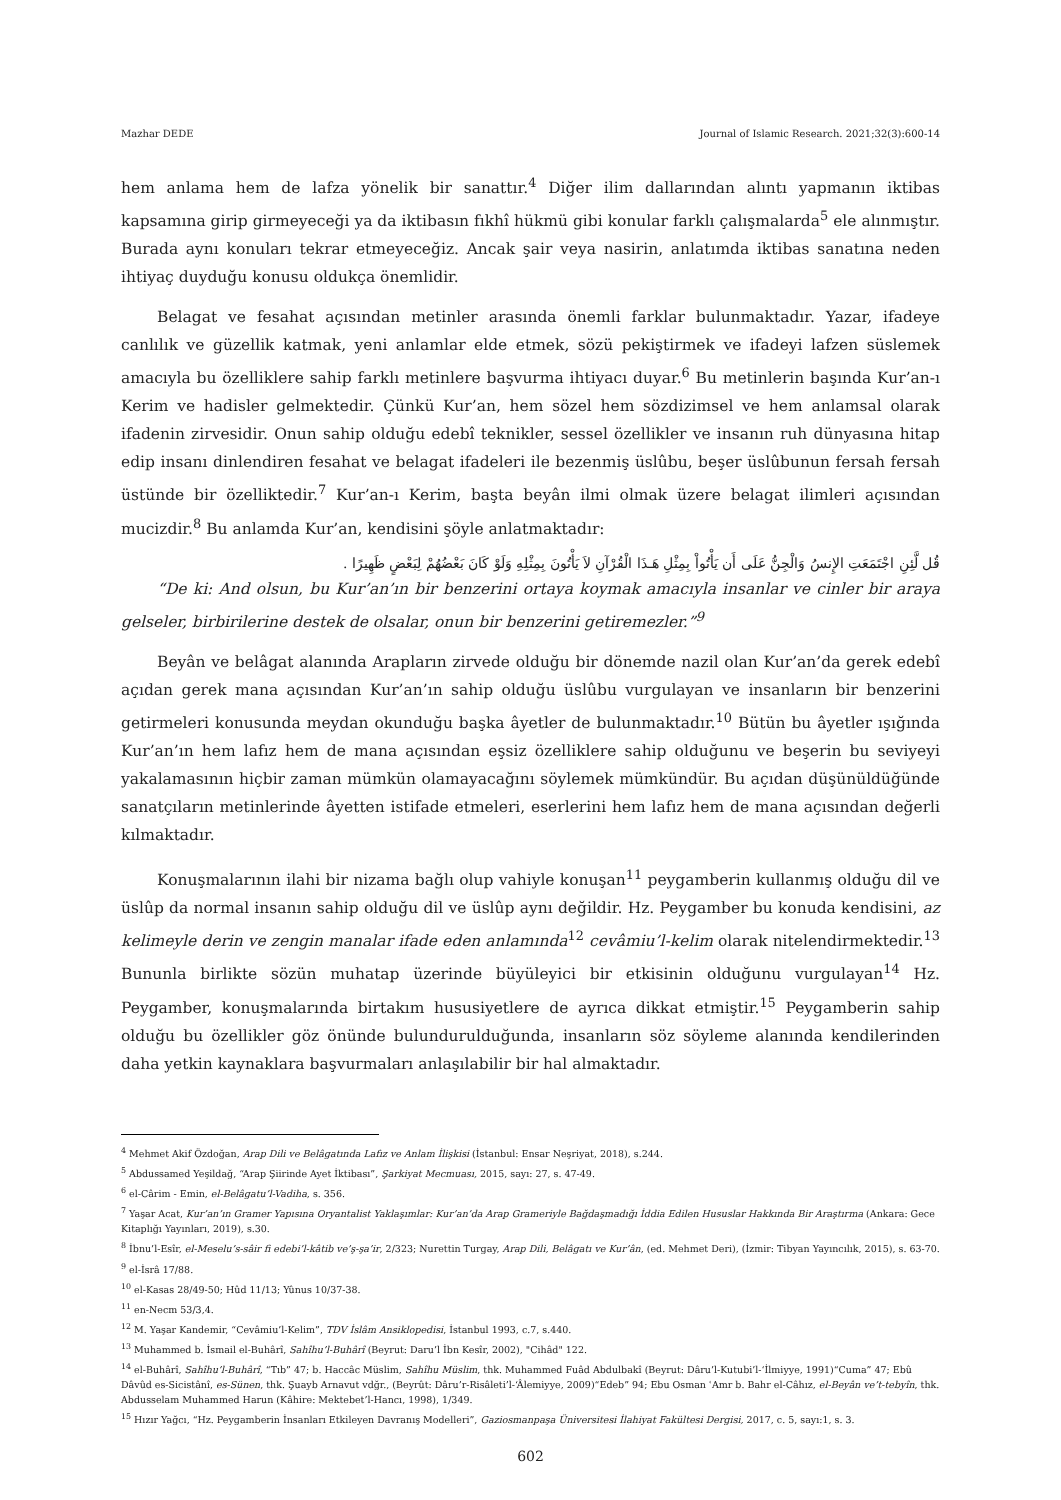Mazhar DEDE Journal of Islamic Research. 2021;32(3):600-14
hem anlama hem de lafza yönelik bir sanattır.<sup>4</sup> Diğer ilim dallarından alıntı yapmanın iktibas kapsamına girip girmeyeceği ya da iktibasın fıkhî hükmü gibi konular farklı çalışmalarda<sup>5</sup> ele alınmıştır. Burada aynı konuları tekrar etmeyeceğiz. Ancak şair veya nasirin, anlatımda iktibas sanatına neden ihtiyaç duyduğu konusu oldukça önemlidir.
Belagat ve fesahat açısından metinler arasında önemli farklar bulunmaktadır. Yazar, ifadeye canlılık ve güzellik katmak, yeni anlamlar elde etmek, sözü pekiştirmek ve ifadeyi lafzen süslemek amacıyla bu özelliklere sahip farklı metinlere başvurma ihtiyacı duyar.<sup>6</sup> Bu metinlerin başında Kur’an-ı Kerim ve hadisler gelmektedir. Çünkü Kur’an, hem sözel hem sözdizimsel ve hem anlamsal olarak ifadenin zirvesidir. Onun sahip olduğu edebî teknikler, sessel özellikler ve insanın ruh dünyasına hitap edip insanı dinlendiren fesahat ve belagat ifadeleri ile bezenmiş üslûbu, beşer üslûbunun fersah fersah üstünde bir özelliktedir.<sup>7</sup> Kur’an-ı Kerim, başta beyân ilmi olmak üzere belagat ilimleri açısından mucizdir.<sup>8</sup> Bu anlamda Kur’an, kendisini şöyle anlatmaktadır:
قُل لَّئِنِ اجْتَمَعَتِ الإِنسُ وَالْجِنُّ عَلَى أَن يَأْتُواْ بِمِثْلِ هَـذَا الْقُرْآنِ لاَ يَأْتُونَ بِمِثْلِهِ وَلَوْ كَانَ بَعْضُهُمْ لِبَعْضٍ ظَهِيرًا .
“De ki: And olsun, bu Kur’an’ın bir benzerini ortaya koymak amacıyla insanlar ve cinler bir araya gelseler, birbirilerine destek de olsalar, onun bir benzerini getiremezler.”<sup>9</sup>
Beyân ve belâgat alanında Arapların zirvede olduğu bir dönemde nazil olan Kur’an’da gerek edebî açıdan gerek mana açısından Kur’an’ın sahip olduğu üslûbu vurgulayan ve insanların bir benzerini getirmeleri konusunda meydan okunduğu başka âyetler de bulunmaktadır.<sup>10</sup> Bütün bu âyetler ışığında Kur’an’ın hem lafız hem de mana açısından eşsiz özelliklere sahip olduğunu ve beşerin bu seviyeyi yakalamasının hiçbir zaman mümkün olamayacağını söylemek mümkündür. Bu açıdan düşünüldüğünde sanatçıların metinlerinde âyetten istifade etmeleri, eserlerini hem lafız hem de mana açısından değerli kılmaktadır.
Konuşmalarının ilahi bir nizama bağlı olup vahiyle konuşan<sup>11</sup> peygamberin kullanmış olduğu dil ve üslûp da normal insanın sahip olduğu dil ve üslûp aynı değildir. Hz. Peygamber bu konuda kendisini, az kelimeyle derin ve zengin manalar ifade eden anlamında<sup>12</sup> cevâmiu’l-kelim olarak nitelendirmektedir.<sup>13</sup> Bununla birlikte sözün muhatap üzerinde büyüleyici bir etkisinin olduğunu vurgulayan<sup>14</sup> Hz. Peygamber, konuşmalarında birtakım hususiyetlere de ayrıca dikkat etmiştir.<sup>15</sup> Peygamberin sahip olduğu bu özellikler göz önünde bulundurulduğunda, insanların söz söyleme alanında kendilerinden daha yetkin kaynaklara başvurmaları anlaşılabilir bir hal almaktadır.
<sup>4</sup> Mehmet Akif Özdoğan, Arap Dili ve Belâgatında Lafız ve Anlam İlişkisi (İstanbul: Ensar Neşriyat, 2018), s.244.
<sup>5</sup> Abdussamed Yeşildağ, “Arap Şiirinde Ayet İktibası”, Şarkiyat Mecmuası, 2015, sayı: 27, s. 47-49.
<sup>6</sup> el-Cârim - Emin, el-Belâgatu’l-Vadiha, s. 356.
<sup>7</sup> Yaşar Acat, Kur’an’ın Gramer Yapısına Oryantalist Yaklaşımlar: Kur’an’da Arap Grameriyle Bağdaşmadığı İddia Edilen Hususlar Hakkında Bir Araştırma (Ankara: Gece Kitaplığı Yayınları, 2019), s.30.
<sup>8</sup> İbnu’l-Esîr, el-Meselu’s-sâir fi edebi’l-kâtib ve’ş-şa’ir, 2/323; Nurettin Turgay, Arap Dili, Belâgatı ve Kur’ân, (ed. Mehmet Deri), (İzmir: Tibyan Yayıncılık, 2015), s. 63-70.
<sup>9</sup> el-İsrâ 17/88.
<sup>10</sup> el-Kasas 28/49-50; Hûd 11/13; Yûnus 10/37-38.
<sup>11</sup> en-Necm 53/3,4.
<sup>12</sup> M. Yaşar Kandemir, “Cevâmiu’l-Kelim”, TDV İslâm Ansiklopedisi, İstanbul 1993, c.7, s.440.
<sup>13</sup> Muhammed b. İsmail el-Buhârî, Sahîhu’l-Buhârî (Beyrut: Daru’l İbn Kesîr, 2002), "Cihâd" 122.
<sup>14</sup> el-Buhârî, Sahîhu’l-Buhârî, “Tıb” 47; b. Haccâc Müslim, Sahîhu Müslim, thk. Muhammed Fuâd Abdulbakî (Beyrut: Dâru’l-Kutubi’l-‘İlmiyye, 1991)“Cuma” 47; Ebû Dâvûd es-Sicistânî, es-Sünen, thk. Şuayb Arnavut vdğr., (Beyrût: Dâru’r-Risâleti’l-‘Âlemiyye, 2009)“Edeb” 94; Ebu Osman ʿAmr b. Bahr el-Câhız, el-Beyân ve’t-tebyîn, thk. Abdusselam Muhammed Harun (Kâhire: Mektebet’l-Hancı, 1998), 1/349.
<sup>15</sup> Hızır Yağcı, “Hz. Peygamberin İnsanları Etkileyen Davranış Modelleri”, Gaziosmanpaşa Üniversitesi İlahiyat Fakültesi Dergisi, 2017, c. 5, sayı:1, s. 3.
602